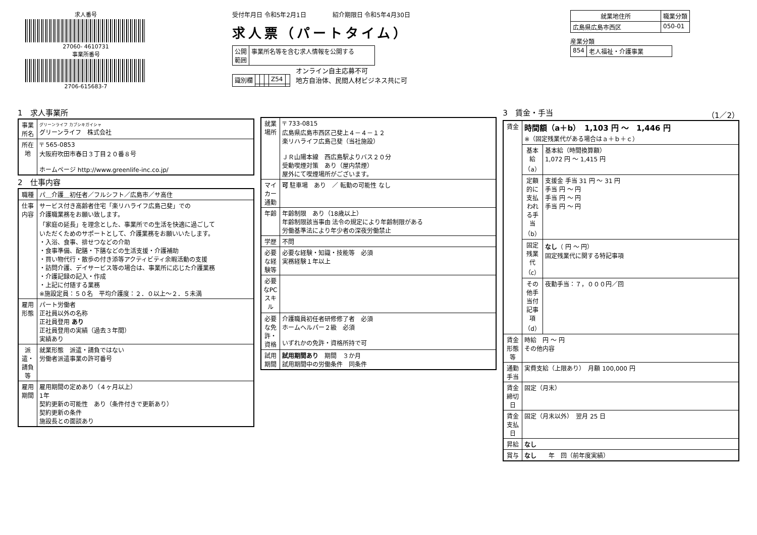求人番号
27060- 4610731
事業所番号
2706-615683-7
受付年月日 令和5年2月1日 　　　　紹介期限日 令和5年4月30日
求人票（パートタイム）
| 公開 範囲 | 事業所名等を含む求人情報を公開する |
| 識別欄 | | | | Z54 | |
オンライン自主応募不可
地方自治体、民間人材ビジネス共に可
| 就業地住所 | 職業分類 |
| --- | --- |
| 広島県広島市西区 | 050-01 |
産業分類
| 854 | 老人福祉・介護事業 |
1　求人事業所
| 事業所名 | グリーンライフ カブシキガイシャ グリーンライフ 株式会社 |
| 所在地 | 〒 565-0853 大阪府吹田市春日３丁目２０番８号 ホームページ http://www.greenlife-inc.co.jp/ |
2　仕事内容
| 職種 | パ＿介護＿初任者／フルシフト／広島市／サ高住 |
| 仕事内容 | サービス付き高齢者住宅「楽リハライフ広島己斐」での 介護職業務をお願い致します。 「家庭の延長」を理念とした、事業所での生活を快適に過ごして いただくためのサポートとして、介護業務をお願いいたします。 ・入浴、食事、排せつなどの介助 ・食事準備、配膳・下膳などの生活支援・介護補助 ・買い物代行・散歩の付き添等アクティビティ余暇活動の支援 ・訪問介護、デイサービス等の場合は、事業所に応じた介護業務 ・介護記録の記入・作成 ・上記に付随する業務 ※施設定員：５０名 平均介護度：２．０以上～２．５未満 |
| 雇用形態 | パート労働者 正社員以外の名称 正社員登用 あり 正社員登用の実績（過去３年間） 実績あり |
| 派遣・請負等 | 就業形態 派遣・請負ではない 労働者派遣事業の許可番号 |
| 雇用期間 | 雇用期間の定めあり（４ヶ月以上） 1年 契約更新の可能性 あり（条件付きで更新あり） 契約更新の条件 施設長との面談あり |
| 就業場所 | 〒 733-0815 広島県広島市西区己斐上４－４－１２ 楽リハライフ広島己斐（当社施設） ＪＲ山陽本線 西広島駅よりバス２０分 受動喫煙対策 あり（屋内禁煙） 屋外にて喫煙場所がございます。 |
| マイカー通勤 | 可 駐車場 あり ／ 転勤の可能性 なし |
| 年齢 | 年齢制限 あり（18歳以上） 年齢制限該当事由 法令の規定により年齢制限がある 労働基準法により年少者の深夜労働禁止 |
| 学歴 | 不問 |
| 必要な経験等 | 必要な経験・知識・技能等 必須 実務経験１年以上 |
| 必要なPCスキル | |
| 必要な免許・資格 | 介護職員初任者研修修了者 必須 ホームヘルパー２級 必須 いずれかの免許・資格所持で可 |
| 試用期間 | 試用期間あり 期間 ３か月 試用期間中の労働条件 同条件 |
3　賃金・手当 （1／2）
| 賃金 | 時間額（a＋b） 1,103 円 ～ 1,446 円 ※（固定残業代がある場合はａ＋ｂ＋ｃ） | |
| | 基本給（a） | 基本給（時間換算額） 1,072 円 ～ 1,415 円 |
| | 定額的に支払われる手当（b） | 支援金 手当 31 円 ～ 31 円 手当 円 ～ 円 手当 円 ～ 円 手当 円 ～ 円 |
| | 固定残業代（c） | なし （ 円 ～ 円） 固定残業代に関する特記事項 |
| | その他手当付記事項（d） | 夜勤手当：７，０００円／回 |
| 賃金形態等 | 時給 円 ～ 円 その他内容 | |
| 通勤手当 | 実費支給（上限あり） 月額 100,000 円 | |
| 賃金締切日 | 固定（月末） | |
| 賃金支払日 | 固定（月末以外） 翌月 25 日 | |
| 昇給 | なし | |
| 賞与 | なし 年 回（前年度実績） | |